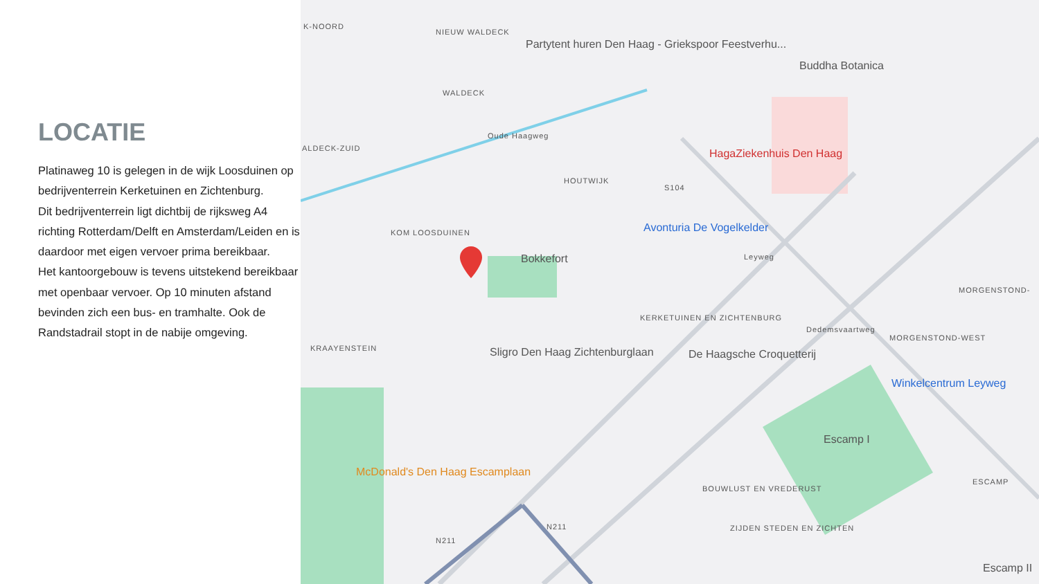LOCATIE
Platinaweg 10 is gelegen in de wijk Loosduinen op bedrijventerrein Kerketuinen en Zichtenburg.
Dit bedrijventerrein ligt dichtbij de rijksweg A4 richting Rotterdam/Delft en Amsterdam/Leiden en is daardoor met eigen vervoer prima bereikbaar.
Het kantoorgebouw is tevens uitstekend bereikbaar met openbaar vervoer. Op 10 minuten afstand bevinden zich een bus- en tramhalte. Ook de Randstadrail stopt in de nabije omgeving.
K-NOORD
NIEUW WALDECK
Partytent huren Den Haag - Griekspoor Feestverhu...
Buddha Botanica
WALDECK
ALDECK-ZUID
Oude Haagweg
HagaZiekenhuis Den Haag
HOUTWIJK
S104
Avonturia De Vogelkelder KOM LOOSDUINEN
Bokkefort Leyweg
MORGENSTOND-
KERKETUINEN EN ZICHTENBURG
MORGENSTOND-WEST
KRAAYENSTEIN Sligro Den Haag Zichtenburglaan De Haagsche Croquetterij
Dedemsvaartweg
Winkelcentrum Leyweg
Escamp I
McDonald's Den Haag Escamplaan
ESCAMP
BOUWLUST EN VREDERUST
N211
N211
ZIJDEN STEDEN EN ZICHTEN
Escamp II